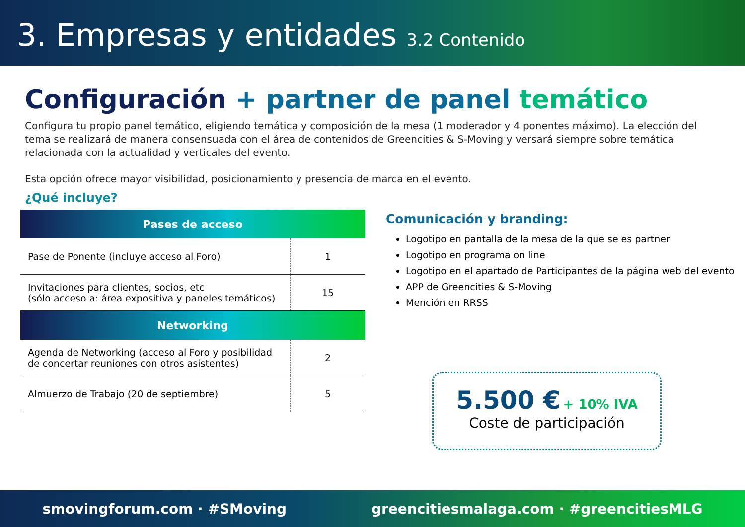3. Empresas y entidades 3.2 Contenido
Configuración + partner de panel temático
Configura tu propio panel temático, eligiendo temática y composición de la mesa (1 moderador y 4 ponentes máximo). La elección del tema se realizará de manera consensuada con el área de contenidos de Greencities & S-Moving y versará siempre sobre temática relacionada con la actualidad y verticales del evento.
Esta opción ofrece mayor visibilidad, posicionamiento y presencia de marca en el evento.
¿Qué incluye?
| Pases de acceso | |
| --- | --- |
| Pase de Ponente (incluye acceso al Foro) | 1 |
| Invitaciones para clientes, socios, etc (sólo acceso a: área expositiva y paneles temáticos) | 15 |
| Networking | |
| Agenda de Networking (acceso al Foro y posibilidad de concertar reuniones con otros asistentes) | 2 |
| Almuerzo de Trabajo (20 de septiembre) | 5 |
Comunicación y branding:
Logotipo en pantalla de la mesa de la que se es partner
Logotipo en programa on line
Logotipo en el apartado de Participantes de la página web del evento
APP de Greencities & S-Moving
Mención en RRSS
5.500 € + 10% IVA
Coste de participación
smovingforum.com · #SMoving greencitiesmalaga.com · #greencitiesMLG